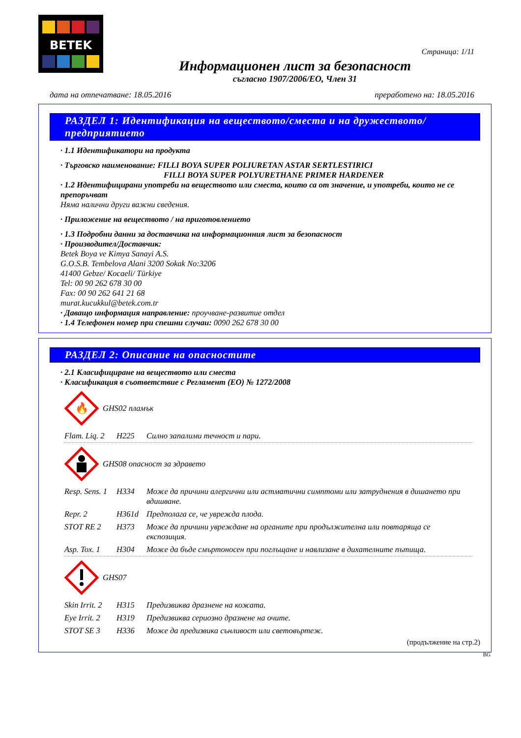BETEK
Страница: 1/11
Информационен лист за безопасност
съгласно 1907/2006/ЕО, Член 31
дата на отпечатване: 18.05.2016 преработено на: 18.05.2016
РАЗДЕЛ 1: Идентификация на веществото/сместа и на дружеството/предприятието
· 1.1 Идентификатори на продукта
· Търговско наименование: FILLI BOYA SUPER POLIURETAN ASTAR SERTLESTIRICI
FILLI BOYA SUPER POLYURETHANE PRIMER HARDENER
· 1.2 Идентифицирани употреби на веществото или сместа, които са от значение, и употреби, които не се препоръчват
Няма налични други важни сведения.
· Приложение на веществото / на приготовлението
· 1.3 Подробни данни за доставчика на информационния лист за безопасност
· Производител/Доставчик:
Betek Boya ve Kimya Sanayi A.S.
G.O.S.B. Tembelova Alani 3200 Sokak No:3206
41400 Gebze/ Kocaeli/ Türkiye
Tel: 00 90 262 678 30 00
Fax: 00 90 262 641 21 68
murat.kucukkul@betek.com.tr
· Даващо информация направление: проучване-развитие отдел
· 1.4 Телефонен номер при спешни случаи: 0090 262 678 30 00
РАЗДЕЛ 2: Описание на опасностите
· 2.1 Класифициране на веществото или сместа
· Класификация в съответствие с Регламент (ЕО) № 1272/2008
🔥
GHS02 пламък
| Flam. Liq. 2 | H225 | Силно запалими течност и пари. |
GHS08 опасност за здравето
| Resp. Sens. 1 | H334 | Може да причини алергични или астматични симптоми или затруднения в дишането при вдишване. |
| Repr. 2 | H361d | Предполага се, че уврежда плода. |
| STOT RE 2 | H373 | Може да причини увреждане на органите при продължителна или повтаряща се експозиция. |
| Asp. Tox. 1 | H304 | Може да бъде смъртоносен при поглъщане и навлизане в дихателните пътища. |
GHS07
| Skin Irrit. 2 | H315 | Предизвиква дразнене на кожата. |
| Eye Irrit. 2 | H319 | Предизвиква сериозно дразнене на очите. |
| STOT SE 3 | H336 | Може да предизвика сънливост или световъртеж. |
(продължение на стр.2)
BG